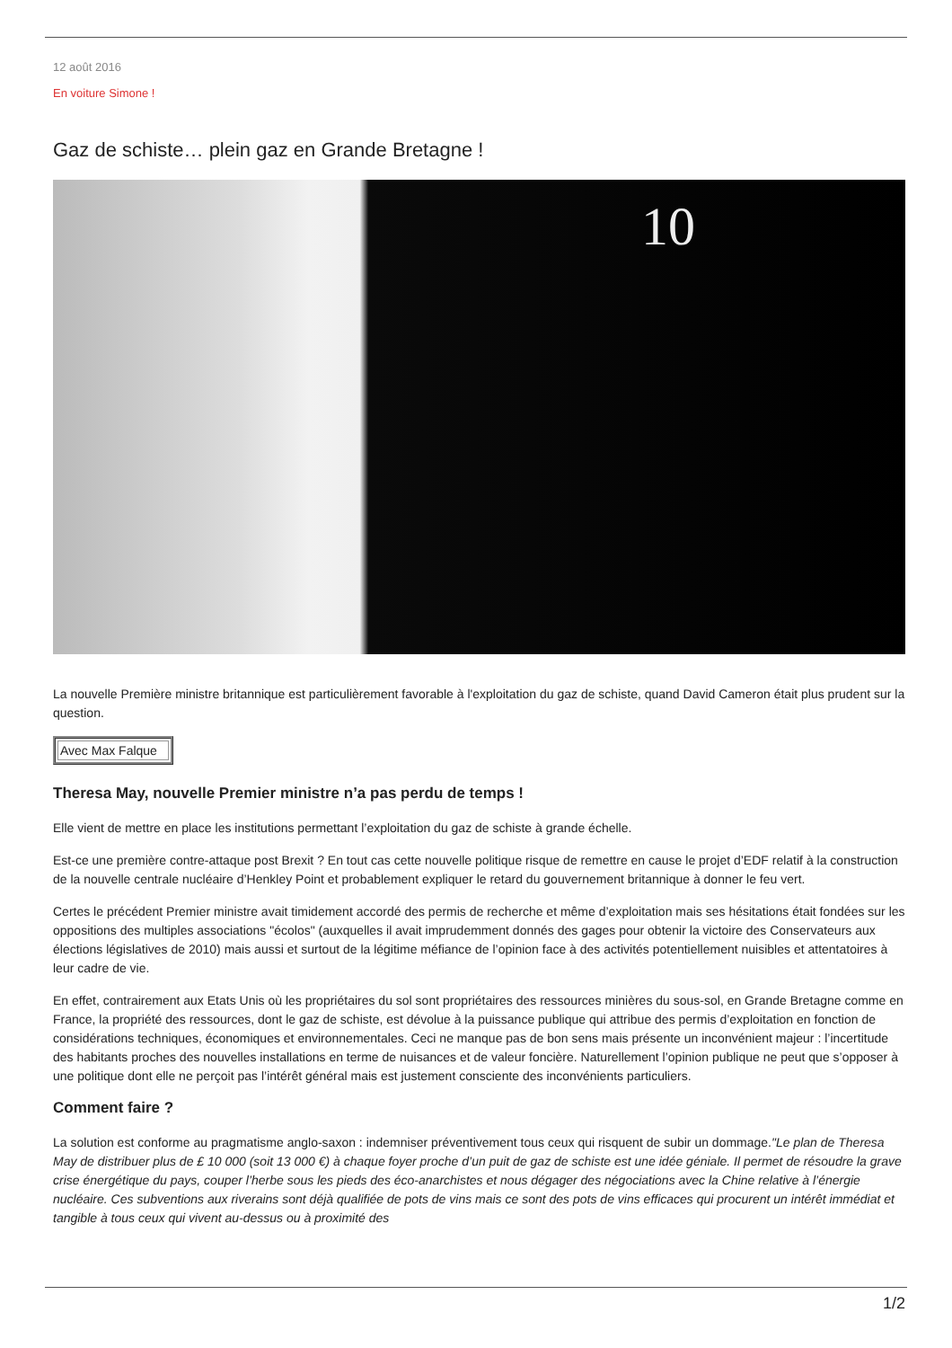12 août 2016
En voiture Simone !
Gaz de schiste… plein gaz en Grande Bretagne !
10
La nouvelle Première ministre britannique est particulièrement favorable à l'exploitation du gaz de schiste, quand David Cameron était plus prudent sur la question.
| Avec Max Falque |
Theresa May, nouvelle Premier ministre n’a pas perdu de temps !
Elle vient de mettre en place les institutions permettant l’exploitation du gaz de schiste à grande échelle.
Est-ce une première contre-attaque post Brexit ? En tout cas cette nouvelle politique risque de remettre en cause le projet d’EDF relatif à la construction de la nouvelle centrale nucléaire d’Henkley Point et probablement expliquer le retard du gouvernement britannique à donner le feu vert.
Certes le précédent Premier ministre avait timidement accordé des permis de recherche et même d’exploitation mais ses hésitations était fondées sur les oppositions des multiples associations "écolos" (auxquelles il avait imprudemment donnés des gages pour obtenir la victoire des Conservateurs aux élections législatives de 2010) mais aussi et surtout de la légitime méfiance de l’opinion face à des activités potentiellement nuisibles et attentatoires à leur cadre de vie.
En effet, contrairement aux Etats Unis où les propriétaires du sol sont propriétaires des ressources minières du sous-sol, en Grande Bretagne comme en France, la propriété des ressources, dont le gaz de schiste, est dévolue à la puissance publique qui attribue des permis d’exploitation en fonction de considérations techniques, économiques et environnementales. Ceci ne manque pas de bon sens mais présente un inconvénient majeur : l’incertitude des habitants proches des nouvelles installations en terme de nuisances et de valeur foncière. Naturellement l’opinion publique ne peut que s’opposer à une politique dont elle ne perçoit pas l’intérêt général mais est justement consciente des inconvénients particuliers.
Comment faire ?
La solution est conforme au pragmatisme anglo-saxon : indemniser préventivement tous ceux qui risquent de subir un dommage."Le plan de Theresa May de distribuer plus de £ 10 000 (soit 13 000 €) à chaque foyer proche d’un puit de gaz de schiste est une idée géniale. Il permet de résoudre la grave crise énergétique du pays, couper l’herbe sous les pieds des éco-anarchistes et nous dégager des négociations avec la Chine relative à l’énergie nucléaire. Ces subventions aux riverains sont déjà qualifiée de pots de vins mais ce sont des pots de vins efficaces qui procurent un intérêt immédiat et tangible à tous ceux qui vivent au-dessus ou à proximité des
1/2